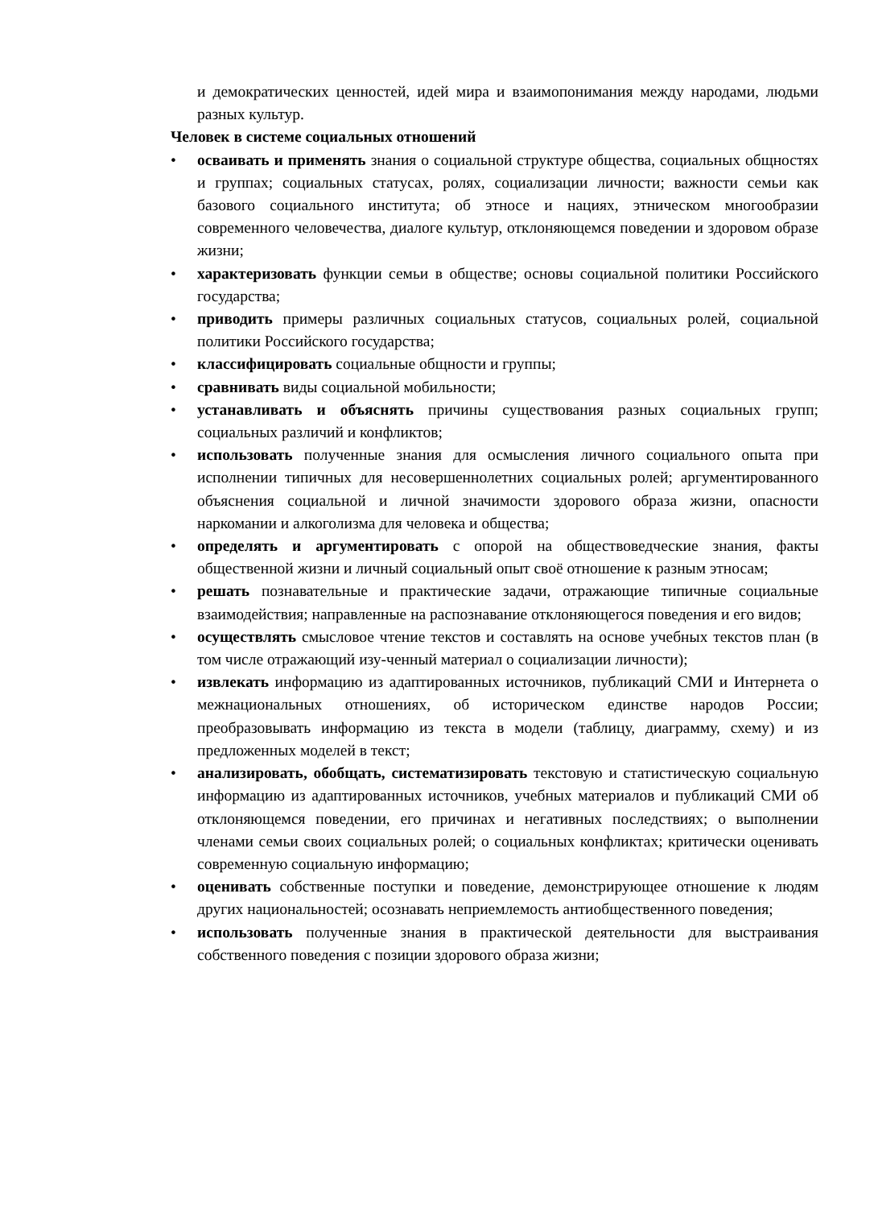и демократических ценностей, идей мира и взаимопонимания между народами, людьми разных культур.
Человек в системе социальных отношений
• осваивать и применять знания о социальной структуре общества, социальных общностях и группах; социальных статусах, ролях, социализации личности; важности семьи как базового социального института; об этносе и нациях, этническом многообразии современного человечества, диалоге культур, отклоняющемся поведении и здоровом образе жизни;
• характеризовать функции семьи в обществе; основы социальной политики Российского государства;
• приводить примеры различных социальных статусов, социальных ролей, социальной политики Российского государства;
• классифицировать социальные общности и группы;
• сравнивать виды социальной мобильности;
• устанавливать и объяснять причины существования разных социальных групп; социальных различий и конфликтов;
• использовать полученные знания для осмысления личного социального опыта при исполнении типичных для несовершеннолетних социальных ролей; аргументированного объяснения социальной и личной значимости здорового образа жизни, опасности наркомании и алкоголизма для человека и общества;
• определять и аргументировать с опорой на обществоведческие знания, факты общественной жизни и личный социальный опыт своё отношение к разным этносам;
• решать познавательные и практические задачи, отражающие типичные социальные взаимодействия; направленные на распознавание отклоняющегося поведения и его видов;
• осуществлять смысловое чтение текстов и составлять на основе учебных текстов план (в том числе отражающий изу-ченный материал о социализации личности);
• извлекать информацию из адаптированных источников, публикаций СМИ и Интернета о межнациональных отношениях, об историческом единстве народов России; преобразовывать информацию из текста в модели (таблицу, диаграмму, схему) и из предложенных моделей в текст;
• анализировать, обобщать, систематизировать текстовую и статистическую социальную информацию из адаптированных источников, учебных материалов и публикаций СМИ об отклоняющемся поведении, его причинах и негативных последствиях; о выполнении членами семьи своих социальных ролей; о социальных конфликтах; критически оценивать современную социальную информацию;
• оценивать собственные поступки и поведение, демонстрирующее отношение к людям других национальностей; осознавать неприемлемость антиобщественного поведения;
• использовать полученные знания в практической деятельности для выстраивания собственного поведения с позиции здорового образа жизни;